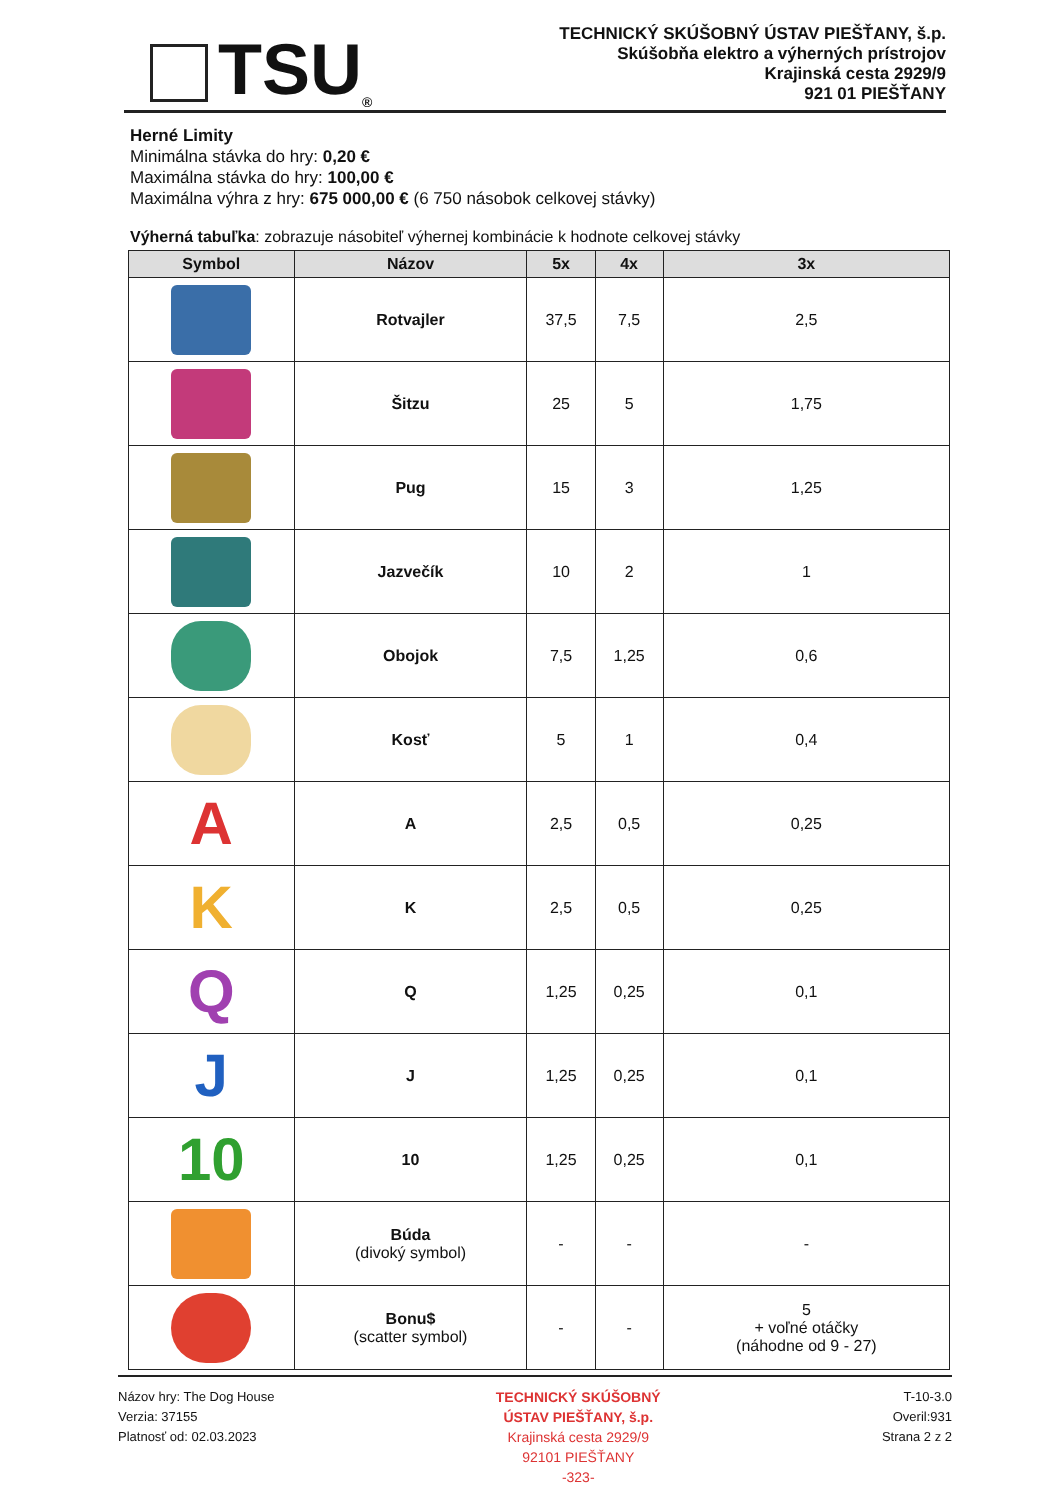TSU ®
TECHNICKÝ SKÚŠOBNÝ ÚSTAV PIEŠŤANY, š.p.
Skúšobňa elektro a výherných prístrojov
Krajinská cesta 2929/9
921 01 PIEŠŤANY
Herné Limity
Minimálna stávka do hry: 0,20 €
Maximálna stávka do hry: 100,00 €
Maximálna výhra z hry: 675 000,00 € (6 750 násobok celkovej stávky)
Výherná tabuľka: zobrazuje násobiteľ výhernej kombinácie k hodnote celkovej stávky
| Symbol | Názov | 5x | 4x | 3x |
| --- | --- | --- | --- | --- |
| | Rotvajler | 37,5 | 7,5 | 2,5 |
| | Šitzu | 25 | 5 | 1,75 |
| | Pug | 15 | 3 | 1,25 |
| | Jazvečík | 10 | 2 | 1 |
| | Obojok | 7,5 | 1,25 | 0,6 |
| | Kosť | 5 | 1 | 0,4 |
| A | A | 2,5 | 0,5 | 0,25 |
| K | K | 2,5 | 0,5 | 0,25 |
| Q | Q | 1,25 | 0,25 | 0,1 |
| J | J | 1,25 | 0,25 | 0,1 |
| 10 | 10 | 1,25 | 0,25 | 0,1 |
| | Búda (divoký symbol) | - | - | - |
| | Bonu$ (scatter symbol) | - | - | 5 + voľné otáčky (náhodne od 9 - 27) |
Názov hry: The Dog House
Verzia: 37155
Platnosť od: 02.03.2023
TECHNICKÝ SKÚŠOBNÝ
ÚSTAV PIEŠŤANY, š.p.
Krajinská cesta 2929/9
92101 PIEŠŤANY
-323-
T-10-3.0
Overil:931
Strana 2 z 2